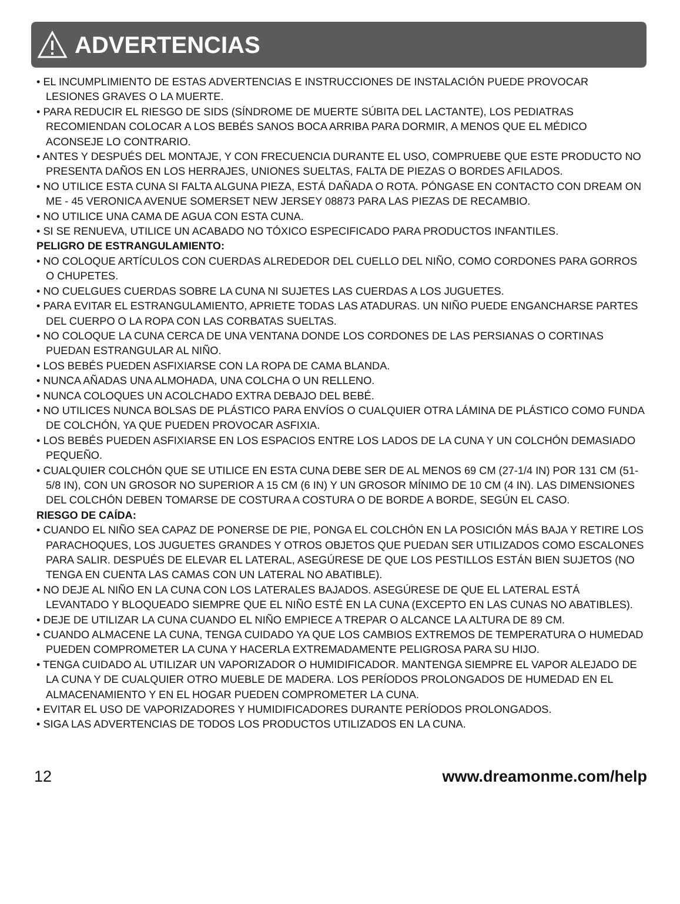ADVERTENCIAS
• EL INCUMPLIMIENTO DE ESTAS ADVERTENCIAS E INSTRUCCIONES DE INSTALACIÓN PUEDE PROVOCAR LESIONES GRAVES O LA MUERTE.
• PARA REDUCIR EL RIESGO DE SIDS (SÍNDROME DE MUERTE SÚBITA DEL LACTANTE), LOS PEDIATRAS RECOMIENDAN COLOCAR A LOS BEBÉS SANOS BOCA ARRIBA PARA DORMIR, A MENOS QUE EL MÉDICO ACONSEJE LO CONTRARIO.
• ANTES Y DESPUÉS DEL MONTAJE, Y CON FRECUENCIA DURANTE EL USO, COMPRUEBE QUE ESTE PRODUCTO NO PRESENTA DAÑOS EN LOS HERRAJES, UNIONES SUELTAS, FALTA DE PIEZAS O BORDES AFILADOS.
• NO UTILICE ESTA CUNA SI FALTA ALGUNA PIEZA, ESTÁ DAÑADA O ROTA. PÓNGASE EN CONTACTO CON DREAM ON ME - 45 VERONICA AVENUE SOMERSET NEW JERSEY 08873 PARA LAS PIEZAS DE RECAMBIO.
• NO UTILICE UNA CAMA DE AGUA CON ESTA CUNA.
• SI SE RENUEVA, UTILICE UN ACABADO NO TÓXICO ESPECIFICADO PARA PRODUCTOS INFANTILES.
PELIGRO DE ESTRANGULAMIENTO:
• NO COLOQUE ARTÍCULOS CON CUERDAS ALREDEDOR DEL CUELLO DEL NIÑO, COMO CORDONES PARA GORROS O CHUPETES.
• NO CUELGUES CUERDAS SOBRE LA CUNA NI SUJETES LAS CUERDAS A LOS JUGUETES.
• PARA EVITAR EL ESTRANGULAMIENTO, APRIETE TODAS LAS ATADURAS. UN NIÑO PUEDE ENGANCHARSE PARTES DEL CUERPO O LA ROPA CON LAS CORBATAS SUELTAS.
• NO COLOQUE LA CUNA CERCA DE UNA VENTANA DONDE LOS CORDONES DE LAS PERSIANAS O CORTINAS PUEDAN ESTRANGULAR AL NIÑO.
• LOS BEBÉS PUEDEN ASFIXIARSE CON LA ROPA DE CAMA BLANDA.
• NUNCA AÑADAS UNA ALMOHADA, UNA COLCHA O UN RELLENO.
• NUNCA COLOQUES UN ACOLCHADO EXTRA DEBAJO DEL BEBÉ.
• NO UTILICES NUNCA BOLSAS DE PLÁSTICO PARA ENVÍOS O CUALQUIER OTRA LÁMINA DE PLÁSTICO COMO FUNDA DE COLCHÓN, YA QUE PUEDEN PROVOCAR ASFIXIA.
• LOS BEBÉS PUEDEN ASFIXIARSE EN LOS ESPACIOS ENTRE LOS LADOS DE LA CUNA Y UN COLCHÓN DEMASIADO PEQUEÑO.
• CUALQUIER COLCHÓN QUE SE UTILICE EN ESTA CUNA DEBE SER DE AL MENOS 69 CM (27-1/4 IN) POR 131 CM (51-5/8 IN), CON UN GROSOR NO SUPERIOR A 15 CM (6 IN) Y UN GROSOR MÍNIMO DE 10 CM (4 IN). LAS DIMENSIONES DEL COLCHÓN DEBEN TOMARSE DE COSTURA A COSTURA O DE BORDE A BORDE, SEGÚN EL CASO.
RIESGO DE CAÍDA:
• CUANDO EL NIÑO SEA CAPAZ DE PONERSE DE PIE, PONGA EL COLCHÓN EN LA POSICIÓN MÁS BAJA Y RETIRE LOS PARACHOQUES, LOS JUGUETES GRANDES Y OTROS OBJETOS QUE PUEDAN SER UTILIZADOS COMO ESCALONES PARA SALIR. DESPUÉS DE ELEVAR EL LATERAL, ASEGÚRESE DE QUE LOS PESTILLOS ESTÁN BIEN SUJETOS (NO TENGA EN CUENTA LAS CAMAS CON UN LATERAL NO ABATIBLE).
• NO DEJE AL NIÑO EN LA CUNA CON LOS LATERALES BAJADOS. ASEGÚRESE DE QUE EL LATERAL ESTÁ LEVANTADO Y BLOQUEADO SIEMPRE QUE EL NIÑO ESTÉ EN LA CUNA (EXCEPTO EN LAS CUNAS NO ABATIBLES).
• DEJE DE UTILIZAR LA CUNA CUANDO EL NIÑO EMPIECE A TREPAR O ALCANCE LA ALTURA DE 89 CM.
• CUANDO ALMACENE LA CUNA, TENGA CUIDADO YA QUE LOS CAMBIOS EXTREMOS DE TEMPERATURA O HUMEDAD PUEDEN COMPROMETER LA CUNA Y HACERLA EXTREMADAMENTE PELIGROSA PARA SU HIJO.
• TENGA CUIDADO AL UTILIZAR UN VAPORIZADOR O HUMIDIFICADOR. MANTENGA SIEMPRE EL VAPOR ALEJADO DE LA CUNA Y DE CUALQUIER OTRO MUEBLE DE MADERA. LOS PERÍODOS PROLONGADOS DE HUMEDAD EN EL ALMACENAMIENTO Y EN EL HOGAR PUEDEN COMPROMETER LA CUNA.
• EVITAR EL USO DE VAPORIZADORES Y HUMIDIFICADORES DURANTE PERÍODOS PROLONGADOS.
• SIGA LAS ADVERTENCIAS DE TODOS LOS PRODUCTOS UTILIZADOS EN LA CUNA.
12 www.dreamonme.com/help